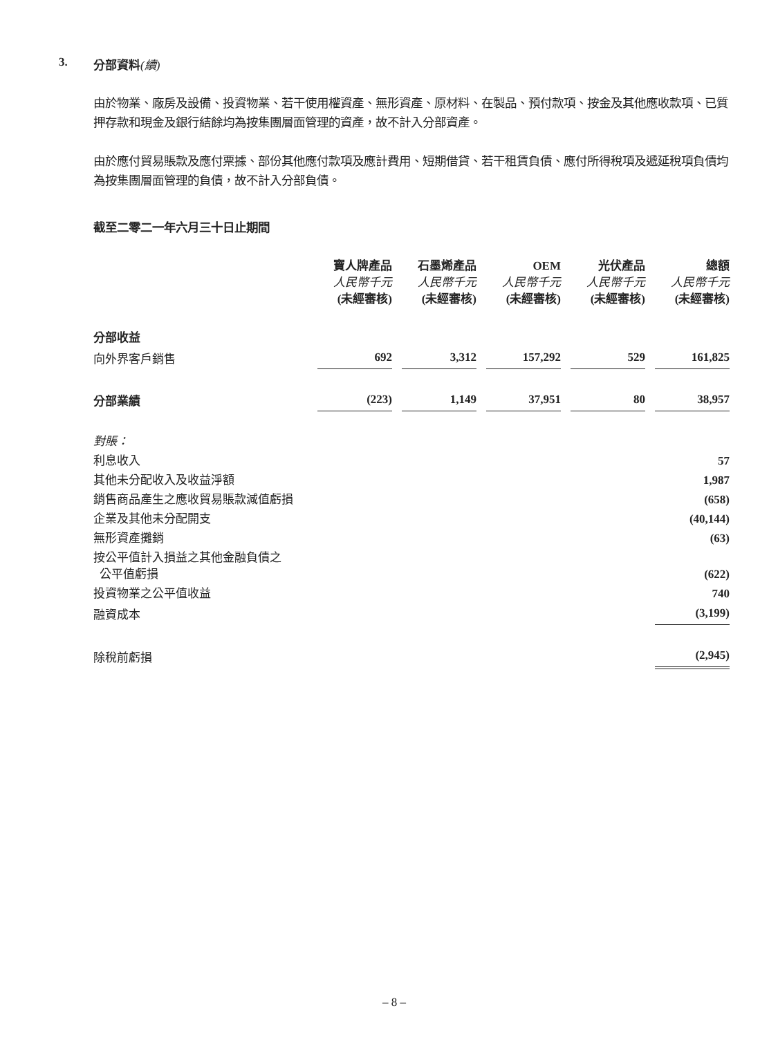3. 分部資料(續)
由於物業、廠房及設備、投資物業、若干使用權資產、無形資產、原材料、在製品、預付款項、按金及其他應收款項、已質押存款和現金及銀行結餘均為按集團層面管理的資產，故不計入分部資產。
由於應付貿易賬款及應付票據、部份其他應付款項及應計費用、短期借貸、若干租賃負債、應付所得稅項及遞延稅項負債均為按集團層面管理的負債，故不計入分部負債。
截至二零二一年六月三十日止期間
| | 寶人牌產品 人民幣千元 (未經審核) | 石墨烯產品 人民幣千元 (未經審核) | OEM 人民幣千元 (未經審核) | 光伏產品 人民幣千元 (未經審核) | 總額 人民幣千元 (未經審核) |
| 分部收益 | | | | | |
| 向外界客戶銷售 | 692 | 3,312 | 157,292 | 529 | 161,825 |
| 分部業績 | (223) | 1,149 | 37,951 | 80 | 38,957 |
| 對賬： | | | | | |
| 利息收入 | | | | | 57 |
| 其他未分配收入及收益淨額 | | | | | 1,987 |
| 銷售商品產生之應收貿易賬款減值虧損 | | | | | (658) |
| 企業及其他未分配開支 | | | | | (40,144) |
| 無形資產攤銷 | | | | | (63) |
| 按公平值計入損益之其他金融負債之 公平值虧損 | | | | | (622) |
| 投資物業之公平值收益 | | | | | 740 |
| 融資成本 | | | | | (3,199) |
| 除稅前虧損 | | | | | (2,945) |
– 8 –